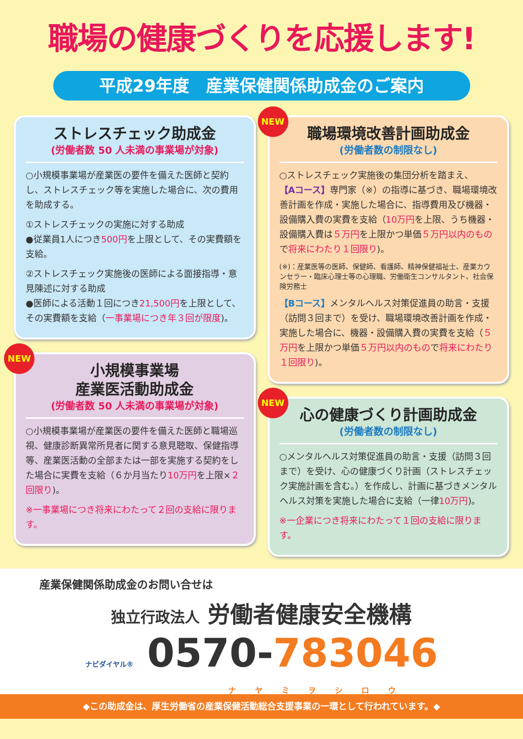職場の健康づくりを応援します!
平成29年度　産業保健関係助成金のご案内
ストレスチェック助成金
(労働者数 50 人未満の事業場が対象)
○小規模事業場が産業医の要件を備えた医師と契約し、ストレスチェック等を実施した場合に、次の費用を助成する。
①ストレスチェックの実施に対する助成
●従業員1人につき500円を上限として、その実費額を支給。
②ストレスチェック実施後の医師による面接指導・意見陳述に対する助成
●医師による活動１回につき21,500円を上限として、その実費額を支給（一事業場につき年３回が限度)。
NEW
小規模事業場
産業医活動助成金
(労働者数 50 人未満の事業場が対象)
○小規模事業場が産業医の要件を備えた医師と職場巡視、健康診断異常所見者に関する意見聴取、保健指導等、産業医活動の全部または一部を実施する契約をした場合に実費を支給（６か月当たり10万円を上限×２回限り)。
※一事業場につき将来にわたって２回の支給に限ります。
NEW
職場環境改善計画助成金
(労働者数の制限なし)
○ストレスチェック実施後の集団分析を踏まえ、
【Aコース】専門家（※）の指導に基づき、職場環境改善計画を作成・実施した場合に、指導費用及び機器・設備購入費の実費を支給（10万円を上限、うち機器・設備購入費は５万円を上限かつ単価５万円以内のもので将来にわたり１回限り)。
(※)：産業医等の医師、保健師、看護師、精神保健福祉士、産業カウンセラー・臨床心理士等の心理職、労働衛生コンサルタント、社会保険労務士
【Bコース】メンタルヘルス対策促進員の助言・支援（訪問３回まで）を受け、職場環境改善計画を作成・実施した場合に、機器・設備購入費の実費を支給（５万円を上限かつ単価５万円以内のもので将来にわたり１回限り)。
NEW
心の健康づくり計画助成金
(労働者数の制限なし)
○メンタルヘルス対策促進員の助言・支援（訪問３回まで）を受け、心の健康づくり計画（ストレスチェック実施計画を含む。）を作成し、計画に基づきメンタルヘルス対策を実施した場合に支給（一律10万円)。
※一企業につき将来にわたって１回の支給に限ります。
産業保健関係助成金のお問い合せは
独立行政法人 労働者健康安全機構
ナビダイヤル® 0570-783046
ナヤミヲシロウ
◆この助成金は、厚生労働省の産業保健活動総合支援事業の一環として行われています。◆